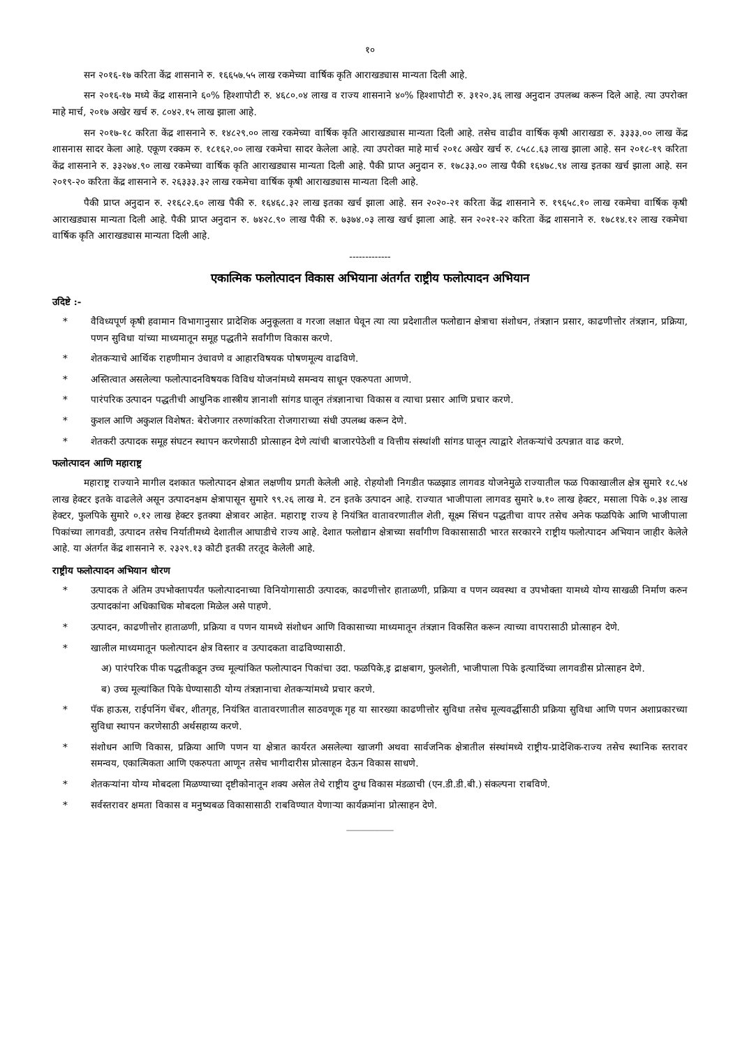१०
सन २०१६-१७ करिता केंद्र शासनाने रु. १६६५७.५५ लाख रकमेच्या वार्षिक कृति आराखड्यास मान्यता दिली आहे.
सन २०१६-१७ मध्ये केंद्र शासनाने ६०% हिश्शापोटी रु. ४६८०.०४ लाख व राज्य शासनाने ४०% हिश्शापोटी रु. ३१२०.३६ लाख अनुदान उपलब्ध करून दिले आहे. त्या उपरोक्त माहे मार्च, २०१७ अखेर खर्च रु. ८०४२.१५ लाख झाला आहे.
सन २०१७-१८ करिता केंद्र शासनाने रु. १४८२९.०० लाख रकमेच्या वार्षिक कृति आराखड्यास मान्यता दिली आहे. तसेच वाढीव वार्षिक कृषी आराखडा रु. ३३३३.०० लाख केंद्र शासनास सादर केला आहे. एकूण रक्कम रु. १८१६२.०० लाख रकमेचा सादर केलेला आहे. त्या उपरोक्त माहे मार्च २०१८ अखेर खर्च रु. ८५८८.६३ लाख झाला आहे. सन २०१८-१९ करिता केंद्र शासनाने रु. ३३२७४.९० लाख रकमेच्या वार्षिक कृति आराखड्यास मान्यता दिली आहे. पैकी प्राप्त अनुदान रु. १७८३३.०० लाख पैकी १६४७८.९४ लाख इतका खर्च झाला आहे. सन २०१९-२० करिता केंद्र शासनाने रु. २६३३३.३२ लाख रकमेचा वार्षिक कृषी आराखड्यास मान्यता दिली आहे.
पैकी प्राप्त अनुदान रु. २१६८२.६० लाख पैकी रु. १६४६८.३२ लाख इतका खर्च झाला आहे. सन २०२०-२१ करिता केंद्र शासनाने रु. १९६५८.१० लाख रकमेचा वार्षिक कृषी आराखड्यास मान्यता दिली आहे. पैकी प्राप्त अनुदान रु. ७४२८.९० लाख पैकी रु. ७३७४.०३ लाख खर्च झाला आहे. सन २०२१-२२ करिता केंद्र शासनाने रु. १७८१४.१२ लाख रकमेचा वार्षिक कृति आराखड्यास मान्यता दिली आहे.
-------------
एकात्मिक फलोत्पादन विकास अभियाना अंतर्गत राष्ट्रीय फलोत्पादन अभियान
उदिष्टे :-
* वैविध्यपूर्ण कृषी हवामान विभागानुसार प्रादेशिक अनुकूलता व गरजा लक्षात घेवून त्या त्या प्रदेशातील फलोद्यान क्षेत्राचा संशोधन, तंत्रज्ञान प्रसार, काढणीत्तोर तंत्रज्ञान, प्रक्रिया, पणन सुविधा यांच्या माध्यमातून समूह पद्धतीने सर्वांगीण विकास करणे.
* शेतकऱ्याचे आर्थिक राहणीमान उंचावणे व आहारविषयक पोषणमूल्य वाढविणे.
* अस्तित्वात असलेल्या फलोत्पादनविषयक विविध योजनांमध्ये समन्वय साधून एकरुपता आणणे.
* पारंपरिक उत्पादन पद्धतीची आधुनिक शास्त्रीय ज्ञानाशी सांगड घालून तंत्रज्ञानाचा विकास व त्याचा प्रसार आणि प्रचार करणे.
* कुशल आणि अकुशल विशेषत: बेरोजगार तरुणांकरिता रोजगाराच्या संधी उपलब्ध करून देणे.
* शेतकरी उत्पादक समूह संघटन स्थापन करणेसाठी प्रोत्साहन देणे त्यांची बाजारपेठेशी व वित्तीय संस्थांशी सांगड घालून त्याद्वारे शेतकऱ्यांचे उत्पन्नात वाढ करणे.
फलोत्पादन आणि महाराष्ट्र
महाराष्ट्र राज्याने मागील दशकात फलोत्पादन क्षेत्रात लक्षणीय प्रगती केलेली आहे. रोहयोशी निगडीत फळझाड लागवड योजनेमुळे राज्यातील फळ पिकाखालील क्षेत्र सुमारे १८.५४ लाख हेक्टर इतके वाढलेले असून उत्पादनक्षम क्षेत्रापासून सुमारे ९९.२६ लाख मे. टन इतके उत्पादन आहे. राज्यात भाजीपाला लागवड सुमारे ७.१० लाख हेक्टर, मसाला पिके ०.३४ लाख हेक्टर, फुलपिके सुमारे ०.१२ लाख हेक्टर इतक्या क्षेत्रावर आहेत. महाराष्ट्र राज्य हे नियंत्रित वातावरणातील शेती, सूक्ष्म सिंचन पद्धतीचा वापर तसेच अनेक फळपिके आणि भाजीपाला पिकांच्या लागवडी, उत्पादन तसेच निर्यातीमध्ये देशातील आघाडीचे राज्य आहे. देशात फलोद्यान क्षेत्राच्या सर्वांगीण विकासासाठी भारत सरकारने राष्ट्रीय फलोत्पादन अभियान जाहीर केलेले आहे. या अंतर्गत केंद्र शासनाने रु. २३२९.१३ कोटी इतकी तरतूद केलेली आहे.
राष्ट्रीय फलोत्पादन अभियान धोरण
* उत्पादक ते अंतिम उपभोक्तापर्यंत फलोत्पादनाच्या विनियोगासाठी उत्पादक, काढणीत्तोर हाताळणी, प्रक्रिया व पणन व्यवस्था व उपभोक्ता यामध्ये योग्य साखळी निर्माण करुन उत्पादकांना अधिकाधिक मोबदला मिळेल असे पाहणे.
* उत्पादन, काढणीत्तोर हाताळणी, प्रक्रिया व पणन यामध्ये संशोधन आणि विकासाच्या माध्यमातून तंत्रज्ञान विकसित करून त्याच्या वापरासाठी प्रोत्साहन देणे.
* खालील माध्यमातून फलोत्पादन क्षेत्र विस्तार व उत्पादकता वाढविण्यासाठी.
अ) पारंपरिक पीक पद्धतीकडून उच्च मूल्यांकित फलोत्पादन पिकांचा उदा. फळपिके,इ द्राक्षबाग, फुलशेती, भाजीपाला पिके इत्यादिंच्या लागवडीस प्रोत्साहन देणे.
ब) उच्च मूल्यांकित पिके घेण्यासाठी योग्य तंत्रज्ञानाचा शेतकऱ्यांमध्ये प्रचार करणे.
* पॅक हाऊस, राईपनिंग चेंबर, शीतगृह, नियंत्रित वातावरणातील साठवणूक गृह या सारख्या काढणीत्तोर सुविधा तसेच मूल्यवर्द्धीसाठी प्रक्रिया सुविधा आणि पणन अशाप्रकारच्या सुविधा स्थापन करणेसाठी अर्थसहाय्य करणे.
* संशोधन आणि विकास, प्रक्रिया आणि पणन या क्षेत्रात कार्यरत असलेल्या खाजगी अथवा सार्वजनिक क्षेत्रातील संस्थांमध्ये राष्ट्रीय-प्रादेशिक-राज्य तसेच स्थानिक स्तरावर समन्वय, एकात्मिकता आणि एकरुपता आणून तसेच भागीदारीस प्रोत्साहन देऊन विकास साधणे.
* शेतकऱ्यांना योग्य मोबदला मिळण्याच्या दृष्टीकोनातून शक्य असेल तेथे राष्ट्रीय दुग्ध विकास मंडळाची (एन.डी.डी.बी.) संकल्पना राबविणे.
* सर्वस्तरावर क्षमता विकास व मनुष्यबळ विकासासाठी राबविण्यात येणाऱ्या कार्यक्रमांना प्रोत्साहन देणे.
__________